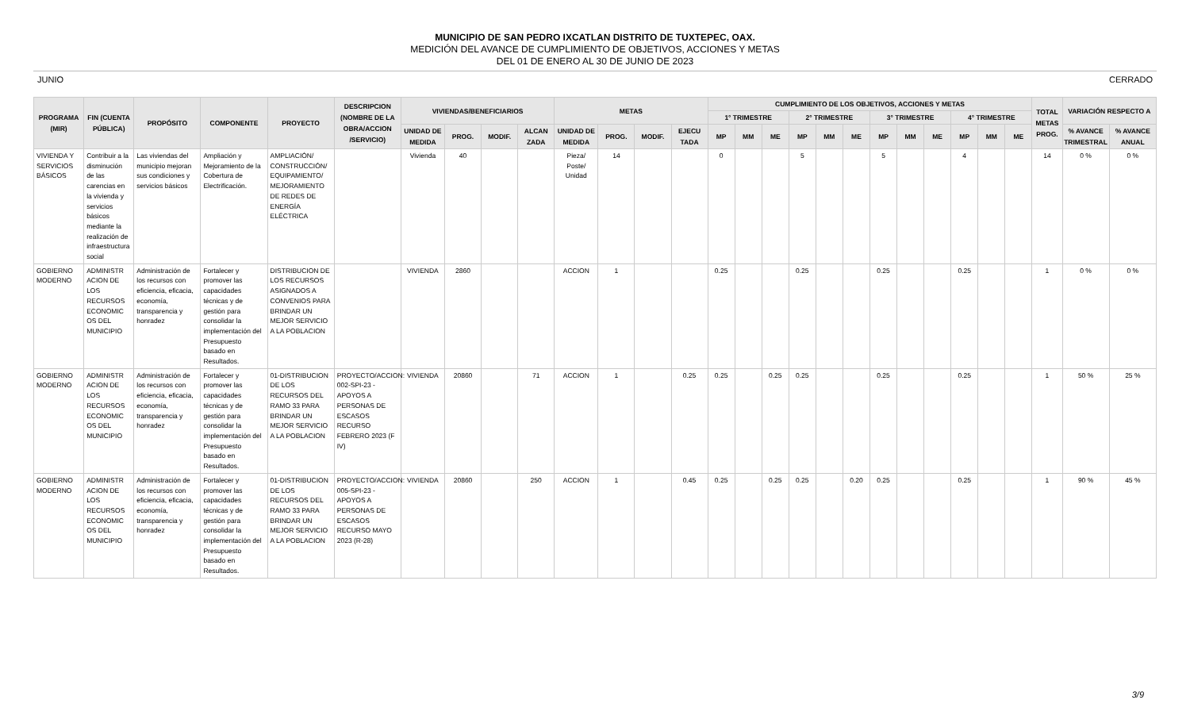MUNICIPIO DE SAN PEDRO IXCATLAN DISTRITO DE TUXTEPEC, OAX.
MEDICIÓN DEL AVANCE DE CUMPLIMIENTO DE OBJETIVOS, ACCIONES Y METAS
DEL 01 DE ENERO AL 30 DE JUNIO DE 2023
JUNIO CERRADO
| PROGRAMA (MIR) | FIN (CUENTA PÚBLICA) | PROPÓSITO | COMPONENTE | PROYECTO | DESCRIPCION (NOMBRE DE LA OBRA/ACCION /SERVICIO) | VIVIENDAS/BENEFICIARIOS | | | | METAS | | | | CUMPLIMIENTO DE LOS OBJETIVOS, ACCIONES Y METAS | | | | | | | | | | | | TOTAL METAS PROG. | VARIACIÓN RESPECTO A | |
| --- | --- | --- | --- | --- | --- | --- | --- | --- | --- | --- | --- | --- | --- | --- | --- | --- | --- | --- | --- | --- | --- | --- | --- | --- | --- | --- | --- | --- |
| | | | | | | | | | | | | | | 1° TRIMESTRE | | | 2° TRIMESTRE | | | 3° TRIMESTRE | | | 4° TRIMESTRE | | | | | |
| | | | | | | UNIDAD DE MEDIDA | PROG. | MODIF. | ALCAN ZADA | UNIDAD DE MEDIDA | PROG. | MODIF. | EJECU TADA | MP | MM | ME | MP | MM | ME | MP | MM | ME | MP | MM | ME | | % AVANCE TRIMESTRAL | % AVANCE ANUAL |
| VIVIENDA Y SERVICIOS BÁSICOS | Contribuir a la disminución de las carencias en la vivienda y servicios básicos mediante la realización de infraestructura social | Las viviendas del municipio mejoran sus condiciones y servicios básicos | Ampliación y Mejoramiento de la Cobertura de Electrificación. | AMPLIACIÓN/ CONSTRUCCIÓN/ EQUIPAMIENTO/ MEJORAMIENTO DE REDES DE ENERGÍA ELÉCTRICA | | Vivienda | 40 | | | Pieza/ Poste/ Unidad | 14 | | | 0 | | | 5 | | | 5 | | | 4 | | | 14 | 0 % | 0 % |
| GOBIERNO MODERNO | ADMINISTR ACION DE LOS RECURSOS ECONOMIC OS DEL MUNICIPIO | Administración de los recursos con eficiencia, eficacia, economía, transparencia y honradez | Fortalecer y promover las capacidades técnicas y de gestión para consolidar la implementación del Presupuesto basado en Resultados. | DISTRIBUCION DE LOS RECURSOS ASIGNADOS A CONVENIOS PARA BRINDAR UN MEJOR SERVICIO A LA POBLACION | | VIVIENDA | 2860 | | | ACCION | 1 | | | 0.25 | | | 0.25 | | | 0.25 | | | 0.25 | | | 1 | 0 % | 0 % |
| GOBIERNO MODERNO | ADMINISTR ACION DE LOS RECURSOS ECONOMIC OS DEL MUNICIPIO | Administración de los recursos con eficiencia, eficacia, economía, transparencia y honradez | Fortalecer y promover las capacidades técnicas y de gestión para consolidar la implementación del Presupuesto basado en Resultados. | 01-DISTRIBUCION DE LOS RECURSOS DEL RAMO 33 PARA BRINDAR UN MEJOR SERVICIO A LA POBLACION | PROYECTO/ACCION: 002-SPI-23 - APOYOS A PERSONAS DE ESCASOS RECURSO FEBRERO 2023 (F IV) | VIVIENDA | 20860 | | 71 | ACCION | 1 | | 0.25 | 0.25 | | 0.25 | 0.25 | | | 0.25 | | | 0.25 | | | 1 | 50 % | 25 % |
| GOBIERNO MODERNO | ADMINISTR ACION DE LOS RECURSOS ECONOMIC OS DEL MUNICIPIO | Administración de los recursos con eficiencia, eficacia, economía, transparencia y honradez | Fortalecer y promover las capacidades técnicas y de gestión para consolidar la implementación del Presupuesto basado en Resultados. | 01-DISTRIBUCION DE LOS RECURSOS DEL RAMO 33 PARA BRINDAR UN MEJOR SERVICIO A LA POBLACION | PROYECTO/ACCION: 005-SPI-23 - APOYOS A PERSONAS DE ESCASOS RECURSO MAYO 2023 (R-28) | VIVIENDA | 20860 | | 250 | ACCION | 1 | | 0.45 | 0.25 | | 0.25 | 0.25 | | 0.20 | 0.25 | | | 0.25 | | | 1 | 90 % | 45 % |
3/9